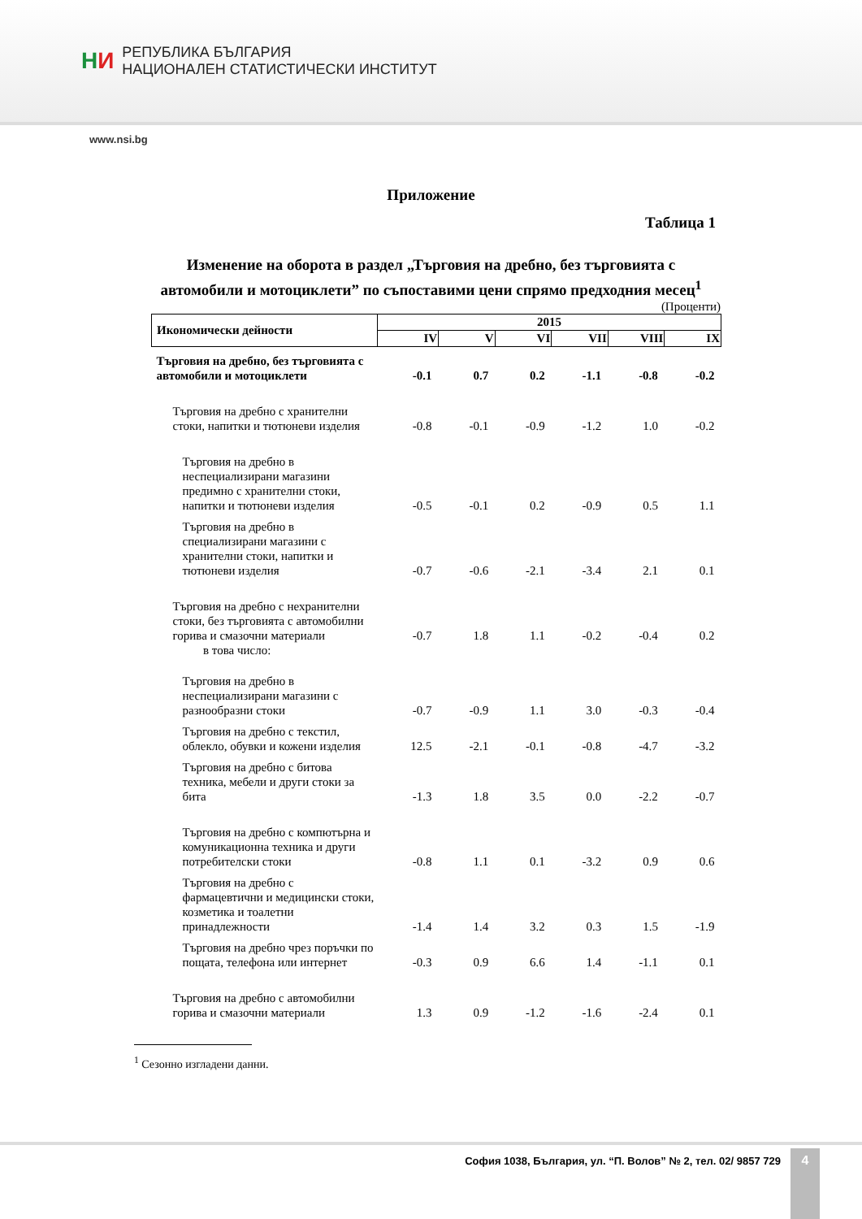НИ
РЕПУБЛИКА БЪЛГАРИЯ
НАЦИОНАЛЕН СТАТИСТИЧЕСКИ ИНСТИТУТ
www.nsi.bg
Приложение
Таблица 1
Изменение на оборота в раздел „Търговия на дребно, без търговията с автомобили и мотоциклети” по съпоставими цени спрямо предходния месец<sup>1</sup>
(Проценти)
| Икономически дейности | 2015 | | | | | |
| --- | --- | --- | --- | --- | --- | --- |
| | IV | V | VI | VII | VIII | IX |
| Търговия на дребно, без търговията с автомобили и мотоциклети | -0.1 | 0.7 | 0.2 | -1.1 | -0.8 | -0.2 |
| Търговия на дребно с хранителни стоки, напитки и тютюневи изделия | -0.8 | -0.1 | -0.9 | -1.2 | 1.0 | -0.2 |
| Търговия на дребно в неспециализирани магазини предимно с хранителни стоки, напитки и тютюневи изделия | -0.5 | -0.1 | 0.2 | -0.9 | 0.5 | 1.1 |
| Търговия на дребно в специализирани магазини с хранителни стоки, напитки и тютюневи изделия | -0.7 | -0.6 | -2.1 | -3.4 | 2.1 | 0.1 |
| Търговия на дребно с нехранителни стоки, без търговията с автомобилни горива и смазочни материали в това число: | -0.7 | 1.8 | 1.1 | -0.2 | -0.4 | 0.2 |
| Търговия на дребно в неспециализирани магазини с разнообразни стоки | -0.7 | -0.9 | 1.1 | 3.0 | -0.3 | -0.4 |
| Търговия на дребно с текстил, облекло, обувки и кожени изделия | 12.5 | -2.1 | -0.1 | -0.8 | -4.7 | -3.2 |
| Търговия на дребно с битова техника, мебели и други стоки за бита | -1.3 | 1.8 | 3.5 | 0.0 | -2.2 | -0.7 |
| Търговия на дребно с компютърна и комуникационна техника и други потребителски стоки | -0.8 | 1.1 | 0.1 | -3.2 | 0.9 | 0.6 |
| Търговия на дребно с фармацевтични и медицински стоки, козметика и тоалетни принадлежности | -1.4 | 1.4 | 3.2 | 0.3 | 1.5 | -1.9 |
| Търговия на дребно чрез поръчки по пощата, телефона или интернет | -0.3 | 0.9 | 6.6 | 1.4 | -1.1 | 0.1 |
| Търговия на дребно с автомобилни горива и смазочни материали | 1.3 | 0.9 | -1.2 | -1.6 | -2.4 | 0.1 |
<sup>1</sup> Сезонно изгладени данни.
София 1038, България, ул. “П. Волов” № 2, тел. 02/ 9857 729
4